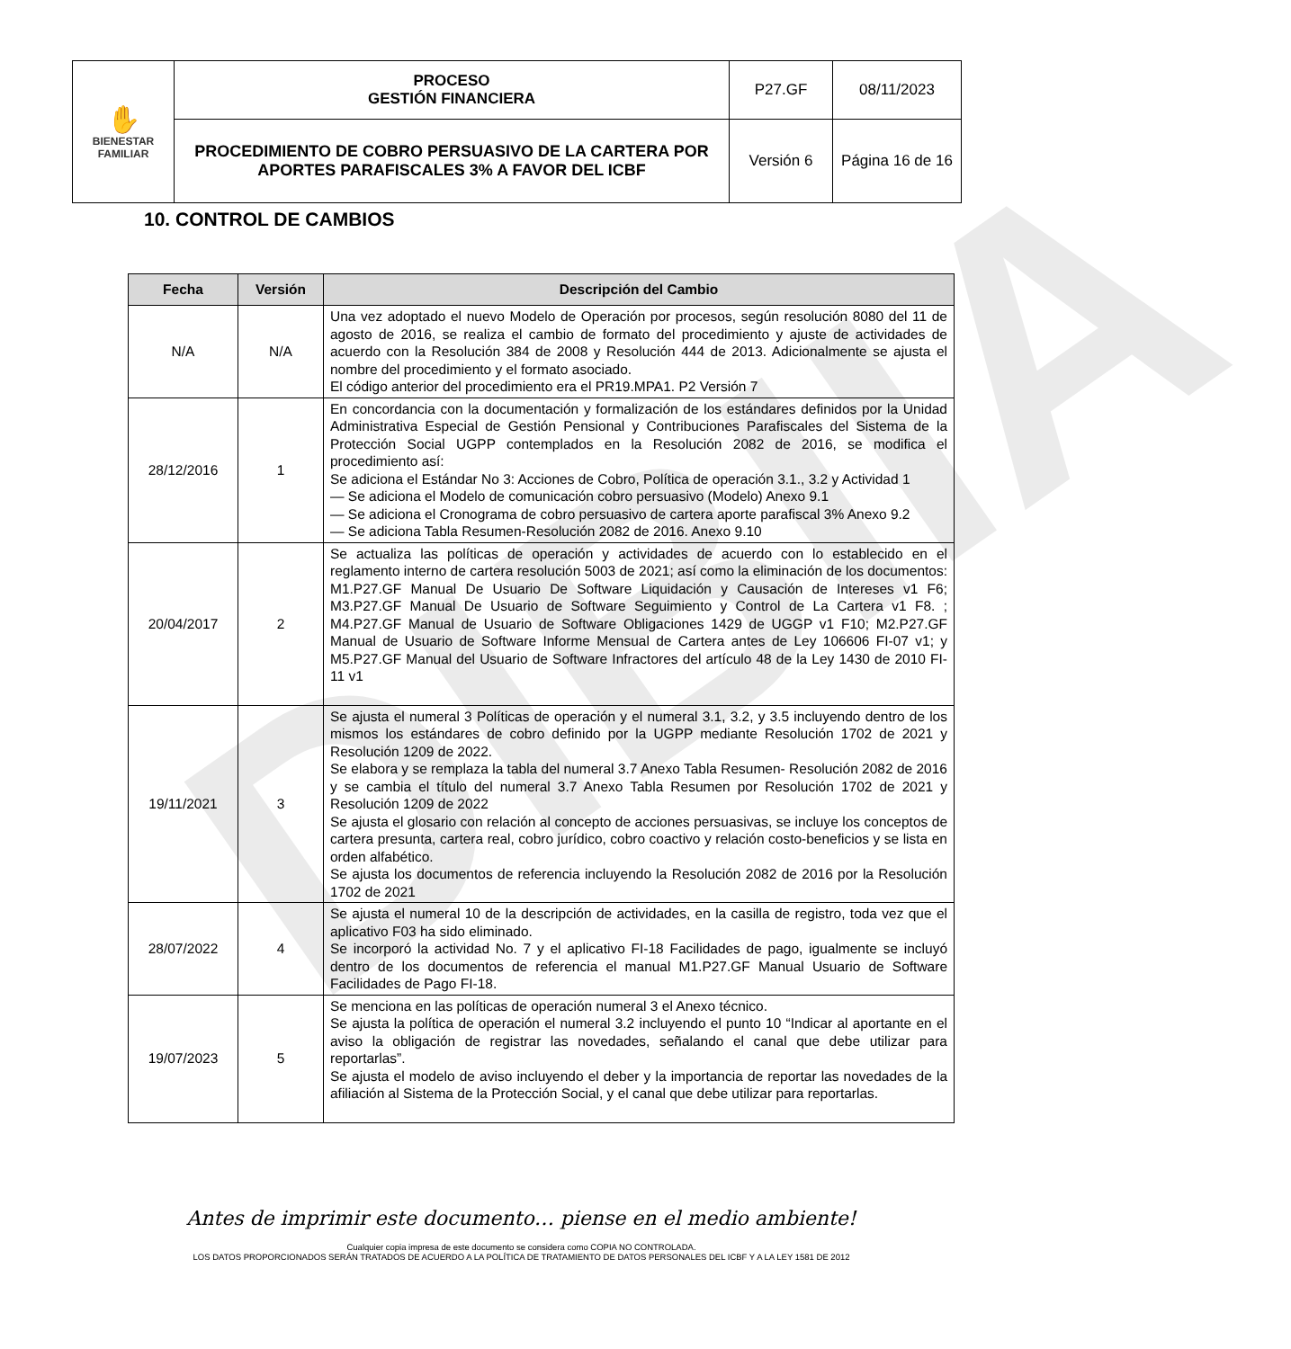DIBIIA
| ✋ BIENESTAR FAMILIAR | PROCESO GESTIÓN FINANCIERA | P27.GF | 08/11/2023 |
| | PROCEDIMIENTO DE COBRO PERSUASIVO DE LA CARTERA POR APORTES PARAFISCALES 3% A FAVOR DEL ICBF | Versión 6 | Página 16 de 16 |
10. CONTROL DE CAMBIOS
| Fecha | Versión | Descripción del Cambio |
| --- | --- | --- |
| N/A | N/A | Una vez adoptado el nuevo Modelo de Operación por procesos, según resolución 8080 del 11 de agosto de 2016, se realiza el cambio de formato del procedimiento y ajuste de actividades de acuerdo con la Resolución 384 de 2008 y Resolución 444 de 2013. Adicionalmente se ajusta el nombre del procedimiento y el formato asociado. El código anterior del procedimiento era el PR19.MPA1. P2 Versión 7 |
| 28/12/2016 | 1 | En concordancia con la documentación y formalización de los estándares definidos por la Unidad Administrativa Especial de Gestión Pensional y Contribuciones Parafiscales del Sistema de la Protección Social UGPP contemplados en la Resolución 2082 de 2016, se modifica el procedimiento así: Se adiciona el Estándar No 3: Acciones de Cobro, Política de operación 3.1., 3.2 y Actividad 1 — Se adiciona el Modelo de comunicación cobro persuasivo (Modelo) Anexo 9.1 — Se adiciona el Cronograma de cobro persuasivo de cartera aporte parafiscal 3% Anexo 9.2 — Se adiciona Tabla Resumen-Resolución 2082 de 2016. Anexo 9.10 |
| 20/04/2017 | 2 | Se actualiza las políticas de operación y actividades de acuerdo con lo establecido en el reglamento interno de cartera resolución 5003 de 2021; así como la eliminación de los documentos: M1.P27.GF Manual De Usuario De Software Liquidación y Causación de Intereses v1 F6; M3.P27.GF Manual De Usuario de Software Seguimiento y Control de La Cartera v1 F8. ; M4.P27.GF Manual de Usuario de Software Obligaciones 1429 de UGGP v1 F10; M2.P27.GF Manual de Usuario de Software Informe Mensual de Cartera antes de Ley 106606 FI-07 v1; y M5.P27.GF Manual del Usuario de Software Infractores del artículo 48 de la Ley 1430 de 2010 FI-11 v1 |
| 19/11/2021 | 3 | Se ajusta el numeral 3 Políticas de operación y el numeral 3.1, 3.2, y 3.5 incluyendo dentro de los mismos los estándares de cobro definido por la UGPP mediante Resolución 1702 de 2021 y Resolución 1209 de 2022. Se elabora y se remplaza la tabla del numeral 3.7 Anexo Tabla Resumen- Resolución 2082 de 2016 y se cambia el título del numeral 3.7 Anexo Tabla Resumen por Resolución 1702 de 2021 y Resolución 1209 de 2022 Se ajusta el glosario con relación al concepto de acciones persuasivas, se incluye los conceptos de cartera presunta, cartera real, cobro jurídico, cobro coactivo y relación costo-beneficios y se lista en orden alfabético. Se ajusta los documentos de referencia incluyendo la Resolución 2082 de 2016 por la Resolución 1702 de 2021 |
| 28/07/2022 | 4 | Se ajusta el numeral 10 de la descripción de actividades, en la casilla de registro, toda vez que el aplicativo F03 ha sido eliminado. Se incorporó la actividad No. 7 y el aplicativo FI-18 Facilidades de pago, igualmente se incluyó dentro de los documentos de referencia el manual M1.P27.GF Manual Usuario de Software Facilidades de Pago FI-18. |
| 19/07/2023 | 5 | Se menciona en las políticas de operación numeral 3 el Anexo técnico. Se ajusta la política de operación el numeral 3.2 incluyendo el punto 10 “Indicar al aportante en el aviso la obligación de registrar las novedades, señalando el canal que debe utilizar para reportarlas”. Se ajusta el modelo de aviso incluyendo el deber y la importancia de reportar las novedades de la afiliación al Sistema de la Protección Social, y el canal que debe utilizar para reportarlas. |
Antes de imprimir este documento… piense en el medio ambiente!
Cualquier copia impresa de este documento se considera como COPIA NO CONTROLADA.
LOS DATOS PROPORCIONADOS SERÁN TRATADOS DE ACUERDO A LA POLÍTICA DE TRATAMIENTO DE DATOS PERSONALES DEL ICBF Y A LA LEY 1581 DE 2012